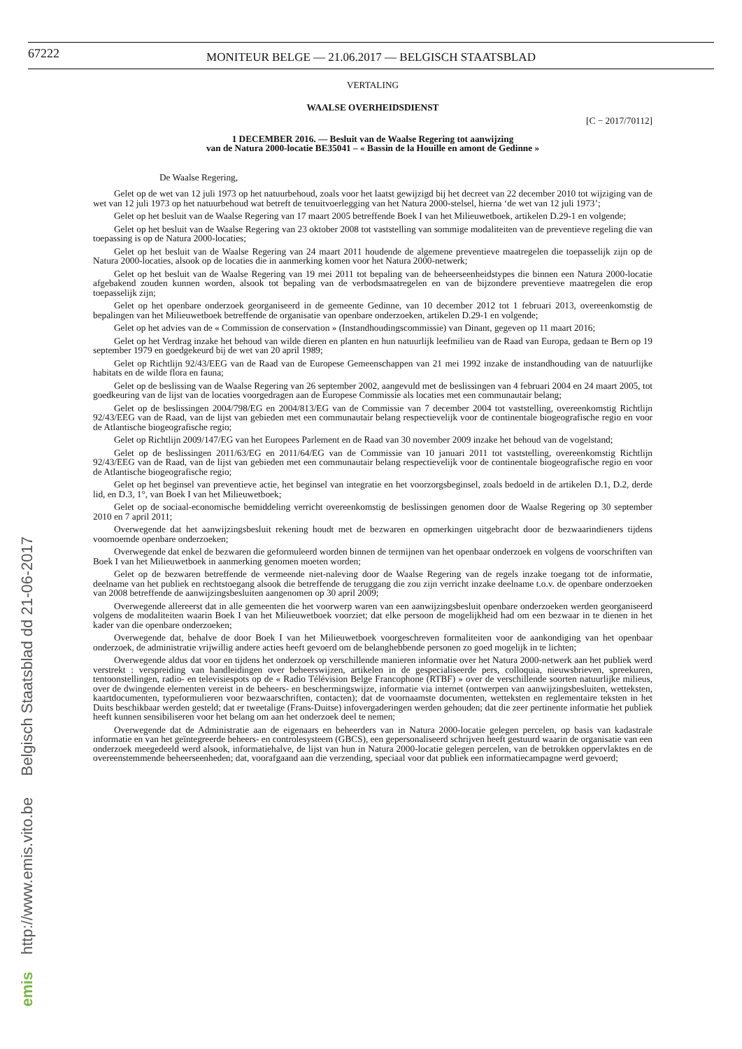67222
MONITEUR BELGE — 21.06.2017 — BELGISCH STAATSBLAD
emis http://www.emis.vito.be Belgisch Staatsblad dd 21-06-2017
VERTALING
WAALSE OVERHEIDSDIENST
[C − 2017/70112]
1 DECEMBER 2016. — Besluit van de Waalse Regering tot aanwijzing
van de Natura 2000-locatie BE35041 – « Bassin de la Houille en amont de Gedinne »
De Waalse Regering,
Gelet op de wet van 12 juli 1973 op het natuurbehoud, zoals voor het laatst gewijzigd bij het decreet van 22 december 2010 tot wijziging van de wet van 12 juli 1973 op het natuurbehoud wat betreft de tenuitvoerlegging van het Natura 2000-stelsel, hierna ‘de wet van 12 juli 1973’;
Gelet op het besluit van de Waalse Regering van 17 maart 2005 betreffende Boek I van het Milieuwetboek, artikelen D.29-1 en volgende;
Gelet op het besluit van de Waalse Regering van 23 oktober 2008 tot vaststelling van sommige modaliteiten van de preventieve regeling die van toepassing is op de Natura 2000-locaties;
Gelet op het besluit van de Waalse Regering van 24 maart 2011 houdende de algemene preventieve maatregelen die toepasselijk zijn op de Natura 2000-locaties, alsook op de locaties die in aanmerking komen voor het Natura 2000-netwerk;
Gelet op het besluit van de Waalse Regering van 19 mei 2011 tot bepaling van de beheerseenheidstypes die binnen een Natura 2000-locatie afgebakend zouden kunnen worden, alsook tot bepaling van de verbodsmaatregelen en van de bijzondere preventieve maatregelen die erop toepasselijk zijn;
Gelet op het openbare onderzoek georganiseerd in de gemeente Gedinne, van 10 december 2012 tot 1 februari 2013, overeenkomstig de bepalingen van het Milieuwetboek betreffende de organisatie van openbare onderzoeken, artikelen D.29-1 en volgende;
Gelet op het advies van de « Commission de conservation » (Instandhoudingscommissie) van Dinant, gegeven op 11 maart 2016;
Gelet op het Verdrag inzake het behoud van wilde dieren en planten en hun natuurlijk leefmilieu van de Raad van Europa, gedaan te Bern op 19 september 1979 en goedgekeurd bij de wet van 20 april 1989;
Gelet op Richtlijn 92/43/EEG van de Raad van de Europese Gemeenschappen van 21 mei 1992 inzake de instandhouding van de natuurlijke habitats en de wilde flora en fauna;
Gelet op de beslissing van de Waalse Regering van 26 september 2002, aangevuld met de beslissingen van 4 februari 2004 en 24 maart 2005, tot goedkeuring van de lijst van de locaties voorgedragen aan de Europese Commissie als locaties met een communautair belang;
Gelet op de beslissingen 2004/798/EG en 2004/813/EG van de Commissie van 7 december 2004 tot vaststelling, overeenkomstig Richtlijn 92/43/EEG van de Raad, van de lijst van gebieden met een communautair belang respectievelijk voor de continentale biogeografische regio en voor de Atlantische biogeografische regio;
Gelet op Richtlijn 2009/147/EG van het Europees Parlement en de Raad van 30 november 2009 inzake het behoud van de vogelstand;
Gelet op de beslissingen 2011/63/EG en 2011/64/EG van de Commissie van 10 januari 2011 tot vaststelling, overeenkomstig Richtlijn 92/43/EEG van de Raad, van de lijst van gebieden met een communautair belang respectievelijk voor de continentale biogeografische regio en voor de Atlantische biogeografische regio;
Gelet op het beginsel van preventieve actie, het beginsel van integratie en het voorzorgsbeginsel, zoals bedoeld in de artikelen D.1, D.2, derde lid, en D.3, 1°, van Boek I van het Milieuwetboek;
Gelet op de sociaal-economische bemiddeling verricht overeenkomstig de beslissingen genomen door de Waalse Regering op 30 september 2010 en 7 april 2011;
Overwegende dat het aanwijzingsbesluit rekening houdt met de bezwaren en opmerkingen uitgebracht door de bezwaarindieners tijdens voornoemde openbare onderzoeken;
Overwegende dat enkel de bezwaren die geformuleerd worden binnen de termijnen van het openbaar onderzoek en volgens de voorschriften van Boek I van het Milieuwetboek in aanmerking genomen moeten worden;
Gelet op de bezwaren betreffende de vermeende niet-naleving door de Waalse Regering van de regels inzake toegang tot de informatie, deelname van het publiek en rechtstoegang alsook die betreffende de teruggang die zou zijn verricht inzake deelname t.o.v. de openbare onderzoeken van 2008 betreffende de aanwijzingsbesluiten aangenomen op 30 april 2009;
Overwegende allereerst dat in alle gemeenten die het voorwerp waren van een aanwijzingsbesluit openbare onderzoeken werden georganiseerd volgens de modaliteiten waarin Boek I van het Milieuwetboek voorziet; dat elke persoon de mogelijkheid had om een bezwaar in te dienen in het kader van die openbare onderzoeken;
Overwegende dat, behalve de door Boek I van het Milieuwetboek voorgeschreven formaliteiten voor de aankondiging van het openbaar onderzoek, de administratie vrijwillig andere acties heeft gevoerd om de belanghebbende personen zo goed mogelijk in te lichten;
Overwegende aldus dat voor en tijdens het onderzoek op verschillende manieren informatie over het Natura 2000-netwerk aan het publiek werd verstrekt : verspreiding van handleidingen over beheerswijzen, artikelen in de gespecialiseerde pers, colloquia, nieuwsbrieven, spreekuren, tentoonstellingen, radio- en televisiespots op de « Radio Télévision Belge Francophone (RTBF) » over de verschillende soorten natuurlijke milieus, over de dwingende elementen vereist in de beheers- en beschermingswijze, informatie via internet (ontwerpen van aanwijzingsbesluiten, wetteksten, kaartdocumenten, typeformulieren voor bezwaarschriften, contacten); dat de voornaamste documenten, wetteksten en reglementaire teksten in het Duits beschikbaar werden gesteld; dat er tweetalige (Frans-Duitse) infovergaderingen werden gehouden; dat die zeer pertinente informatie het publiek heeft kunnen sensibiliseren voor het belang om aan het onderzoek deel te nemen;
Overwegende dat de Administratie aan de eigenaars en beheerders van in Natura 2000-locatie gelegen percelen, op basis van kadastrale informatie en van het geïntegreerde beheers- en controlesysteem (GBCS), een gepersonaliseerd schrijven heeft gestuurd waarin de organisatie van een onderzoek meegedeeld werd alsook, informatiehalve, de lijst van hun in Natura 2000-locatie gelegen percelen, van de betrokken oppervlaktes en de overeenstemmende beheerseenheden; dat, voorafgaand aan die verzending, speciaal voor dat publiek een informatiecampagne werd gevoerd;